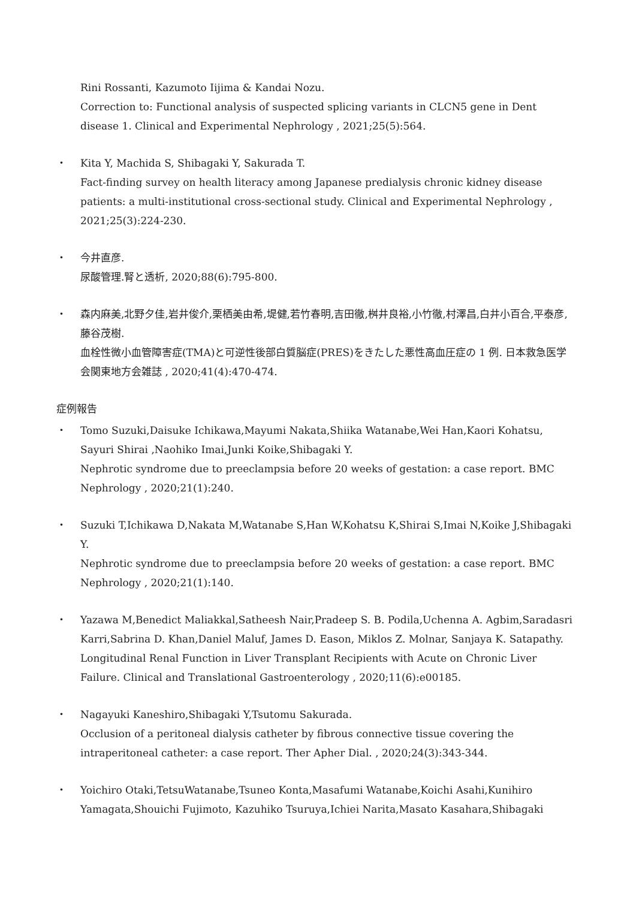Rini Rossanti, Kazumoto Iijima & Kandai Nozu.
Correction to: Functional analysis of suspected splicing variants in CLCN5 gene in Dent disease 1. Clinical and Experimental Nephrology , 2021;25(5):564.
・ Kita Y, Machida S, Shibagaki Y, Sakurada T.
Fact-finding survey on health literacy among Japanese predialysis chronic kidney disease patients: a multi-institutional cross-sectional study. Clinical and Experimental Nephrology , 2021;25(3):224-230.
・ 今井直彦.
尿酸管理.腎と透析, 2020;88(6):795-800.
・ 森内麻美,北野夕佳,岩井俊介,栗栖美由希,堤健,若竹春明,吉田徹,桝井良裕,小竹徹,村澤昌,白井小百合,平泰彦,藤谷茂樹.
血栓性微小血管障害症(TMA)と可逆性後部白質脳症(PRES)をきたした悪性高血圧症の 1 例. 日本救急医学会関東地方会雑誌 , 2020;41(4):470-474.
症例報告
・ Tomo Suzuki,Daisuke Ichikawa,Mayumi Nakata,Shiika Watanabe,Wei Han,Kaori Kohatsu, Sayuri Shirai ,Naohiko Imai,Junki Koike,Shibagaki Y.
Nephrotic syndrome due to preeclampsia before 20 weeks of gestation: a case report. BMC Nephrology , 2020;21(1):240.
・ Suzuki T,Ichikawa D,Nakata M,Watanabe S,Han W,Kohatsu K,Shirai S,Imai N,Koike J,Shibagaki Y.
Nephrotic syndrome due to preeclampsia before 20 weeks of gestation: a case report. BMC Nephrology , 2020;21(1):140.
・ Yazawa M,Benedict Maliakkal,Satheesh Nair,Pradeep S. B. Podila,Uchenna A. Agbim,Saradasri Karri,Sabrina D. Khan,Daniel Maluf, James D. Eason, Miklos Z. Molnar, Sanjaya K. Satapathy.
Longitudinal Renal Function in Liver Transplant Recipients with Acute on Chronic Liver Failure. Clinical and Translational Gastroenterology , 2020;11(6):e00185.
・ Nagayuki Kaneshiro,Shibagaki Y,Tsutomu Sakurada.
Occlusion of a peritoneal dialysis catheter by fibrous connective tissue covering the intraperitoneal catheter: a case report. Ther Apher Dial. , 2020;24(3):343-344.
・ Yoichiro Otaki,TetsuWatanabe,Tsuneo Konta,Masafumi Watanabe,Koichi Asahi,Kunihiro Yamagata,Shouichi Fujimoto, Kazuhiko Tsuruya,Ichiei Narita,Masato Kasahara,Shibagaki